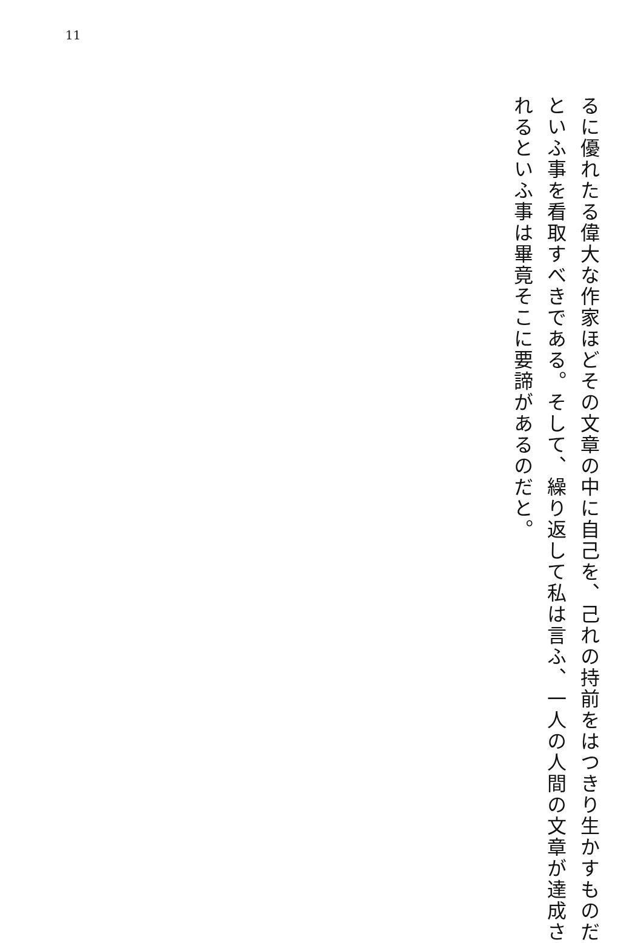11
るに優れたる偉大な作家ほどその文章の中に自己を、己れの持前をはつきり生かすものだ
といふ事を看取すべきである。そして、繰り返して私は言ふ、一人の人間の文章が達成さ
れるといふ事は畢竟そこに要諦があるのだと。